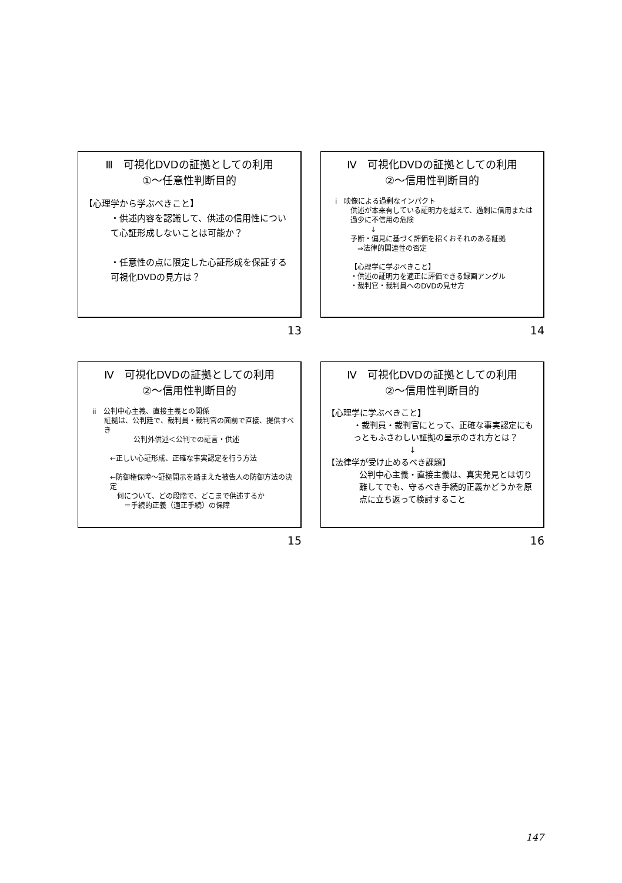Ⅲ　可視化DVDの証拠としての利用
①～任意性判断目的
【心理学から学ぶべきこと】
・供述内容を認識して、供述の信用性について心証形成しないことは可能か？
・任意性の点に限定した心証形成を保証する可視化DVDの見方は？
13
Ⅳ　可視化DVDの証拠としての利用
②～信用性判断目的
i　映像による過剰なインパクト
供述が本来有している証明力を越えて、過剰に信用または過少に不信用の危険
↓
予断・偏見に基づく評価を招くおそれのある証拠
　⇒法律的関連性の否定
【心理学に学ぶべきこと】
・供述の証明力を適正に評価できる録画アングル
・裁判官・裁判員へのDVDの見せ方
14
Ⅳ　可視化DVDの証拠としての利用
②～信用性判断目的
ii　公判中心主義、直接主義との関係
証拠は、公判廷で、裁判員・裁判官の面前で直接、提供すべき
公判外供述＜公判での証言・供述
←正しい心証形成、正確な事実認定を行う方法
←防御権保障～証拠開示を踏まえた被告人の防御方法の決定
　何について、どの段階で、どこまで供述するか
　　＝手続的正義（適正手続）の保障
15
Ⅳ　可視化DVDの証拠としての利用
②～信用性判断目的
【心理学に学ぶべきこと】
・裁判員・裁判官にとって、正確な事実認定にもっともふさわしい証拠の呈示のされ方とは？
↓
【法律学が受け止めるべき課題】
公判中心主義・直接主義は、真実発見とは切り離してでも、守るべき手続的正義かどうかを原点に立ち返って検討すること
16
147